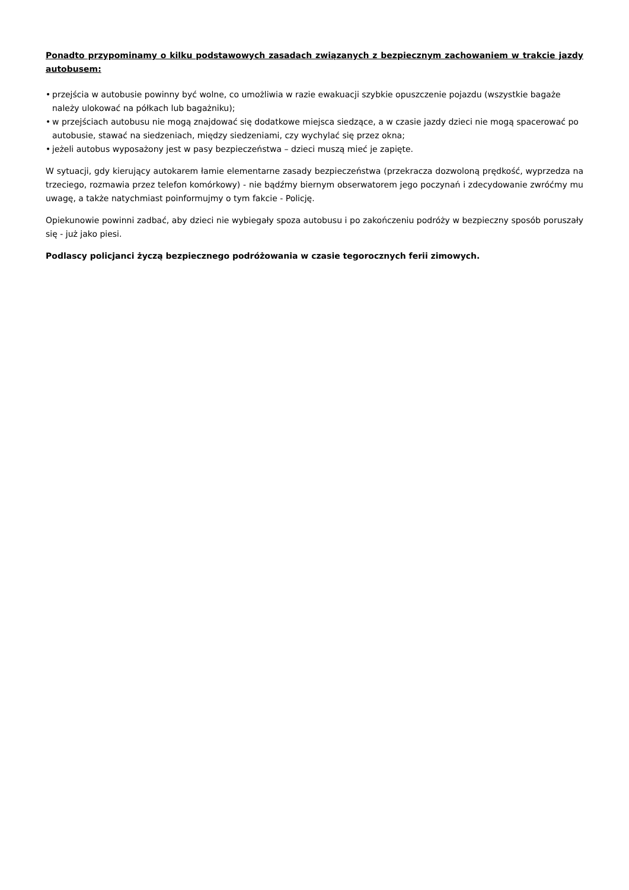Ponadto przypominamy o kilku podstawowych zasadach związanych z bezpiecznym zachowaniem w trakcie jazdy autobusem:
• przejścia w autobusie powinny być wolne, co umożliwia w razie ewakuacji szybkie opuszczenie pojazdu (wszystkie bagaże należy ulokować na półkach lub bagażniku);
• w przejściach autobusu nie mogą znajdować się dodatkowe miejsca siedzące, a w czasie jazdy dzieci nie mogą spacerować po autobusie, stawać na siedzeniach, między siedzeniami, czy wychylać się przez okna;
• jeżeli autobus wyposażony jest w pasy bezpieczeństwa – dzieci muszą mieć je zapięte.
W sytuacji, gdy kierujący autokarem łamie elementarne zasady bezpieczeństwa (przekracza dozwoloną prędkość, wyprzedza na trzeciego, rozmawia przez telefon komórkowy) - nie bądźmy biernym obserwatorem jego poczynań i zdecydowanie zwróćmy mu uwagę, a także natychmiast poinformujmy o tym fakcie - Policję.
Opiekunowie powinni zadbać, aby dzieci nie wybiegały spoza autobusu i po zakończeniu podróży w bezpieczny sposób poruszały się - już jako piesi.
Podlascy policjanci życzą bezpiecznego podróżowania w czasie tegorocznych ferii zimowych.